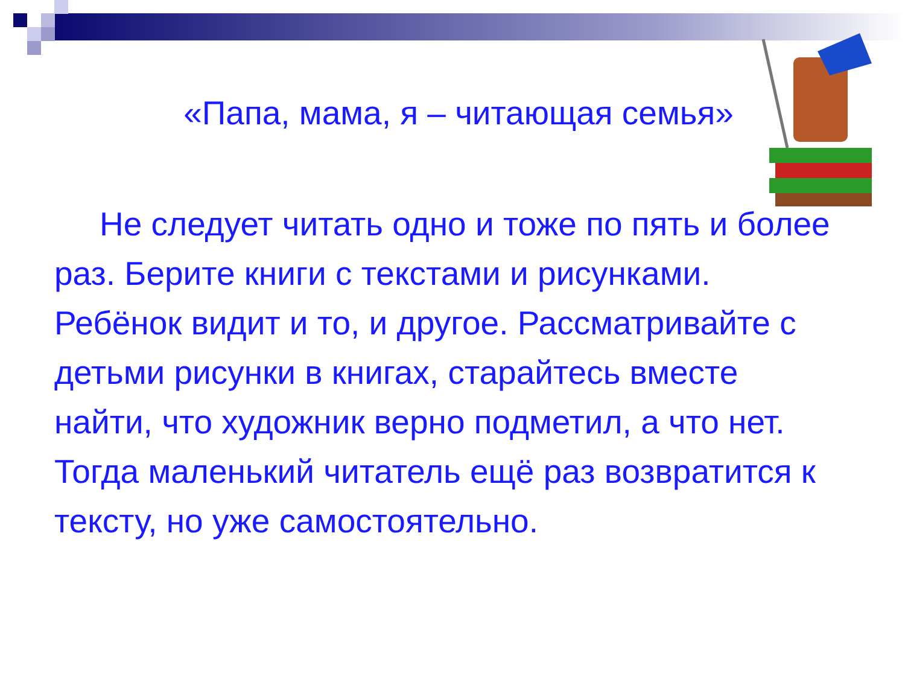«Папа, мама, я – читающая семья»
Не следует читать одно и тоже по пять и более раз. Берите книги с текстами и рисунками. Ребёнок видит и то, и другое. Рассматривайте с детьми рисунки в книгах, старайтесь вместе найти, что художник верно подметил, а что нет. Тогда маленький читатель ещё раз возвратится к тексту, но уже самостоятельно.